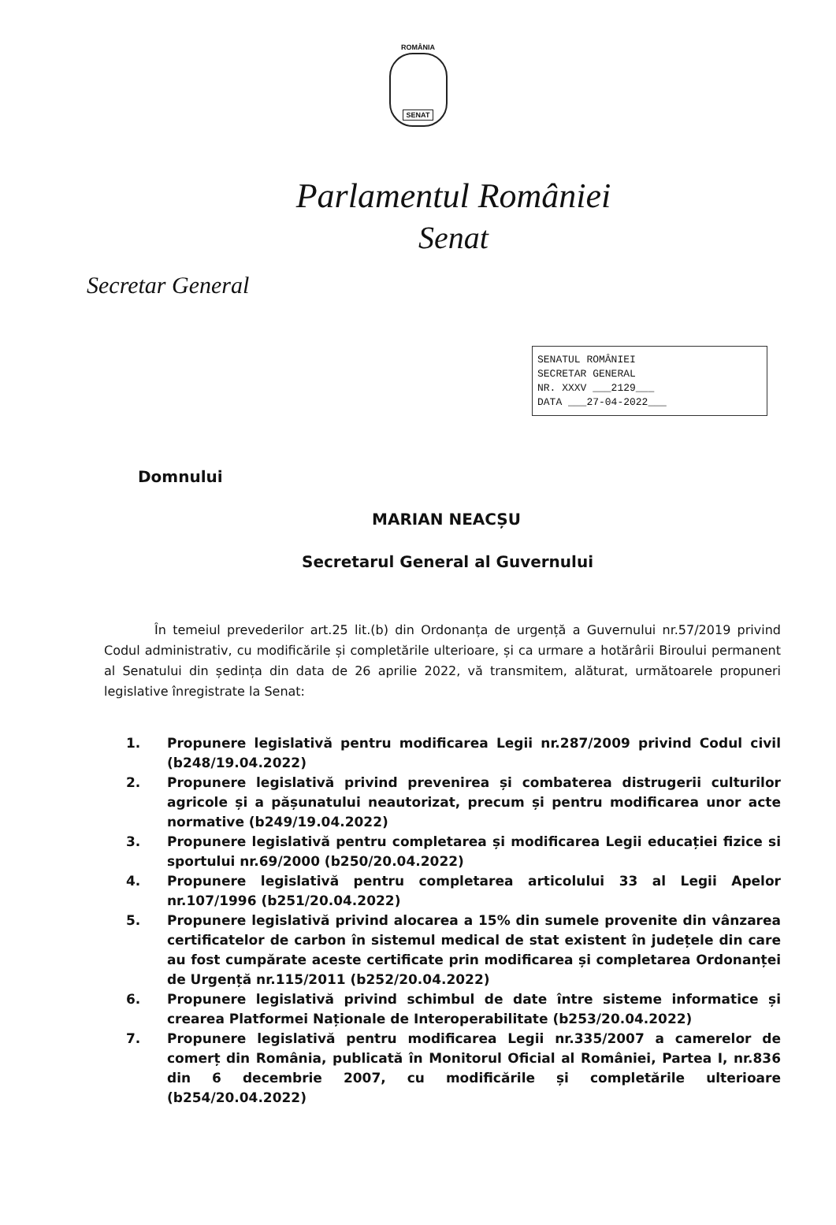ROMÂNIA
SENAT
Parlamentul României
Senat
Secretar General
SENATUL ROMÂNIEI
SECRETAR GENERAL
NR. XXXV ___2129___
DATA ___27-04-2022___
Domnului
MARIAN NEACȘU
Secretarul General al Guvernului
În temeiul prevederilor art.25 lit.(b) din Ordonanța de urgență a Guvernului nr.57/2019 privind Codul administrativ, cu modificările și completările ulterioare, și ca urmare a hotărârii Biroului permanent al Senatului din ședința din data de 26 aprilie 2022, vă transmitem, alăturat, următoarele propuneri legislative înregistrate la Senat:
1. Propunere legislativă pentru modificarea Legii nr.287/2009 privind Codul civil (b248/19.04.2022)
2. Propunere legislativă privind prevenirea și combaterea distrugerii culturilor agricole și a pășunatului neautorizat, precum și pentru modificarea unor acte normative (b249/19.04.2022)
3. Propunere legislativă pentru completarea și modificarea Legii educației fizice si sportului nr.69/2000 (b250/20.04.2022)
4. Propunere legislativă pentru completarea articolului 33 al Legii Apelor nr.107/1996 (b251/20.04.2022)
5. Propunere legislativă privind alocarea a 15% din sumele provenite din vânzarea certificatelor de carbon în sistemul medical de stat existent în județele din care au fost cumpărate aceste certificate prin modificarea și completarea Ordonanței de Urgență nr.115/2011 (b252/20.04.2022)
6. Propunere legislativă privind schimbul de date între sisteme informatice și crearea Platformei Naționale de Interoperabilitate (b253/20.04.2022)
7. Propunere legislativă pentru modificarea Legii nr.335/2007 a camerelor de comerț din România, publicată în Monitorul Oficial al României, Partea I, nr.836 din 6 decembrie 2007, cu modificările și completările ulterioare (b254/20.04.2022)